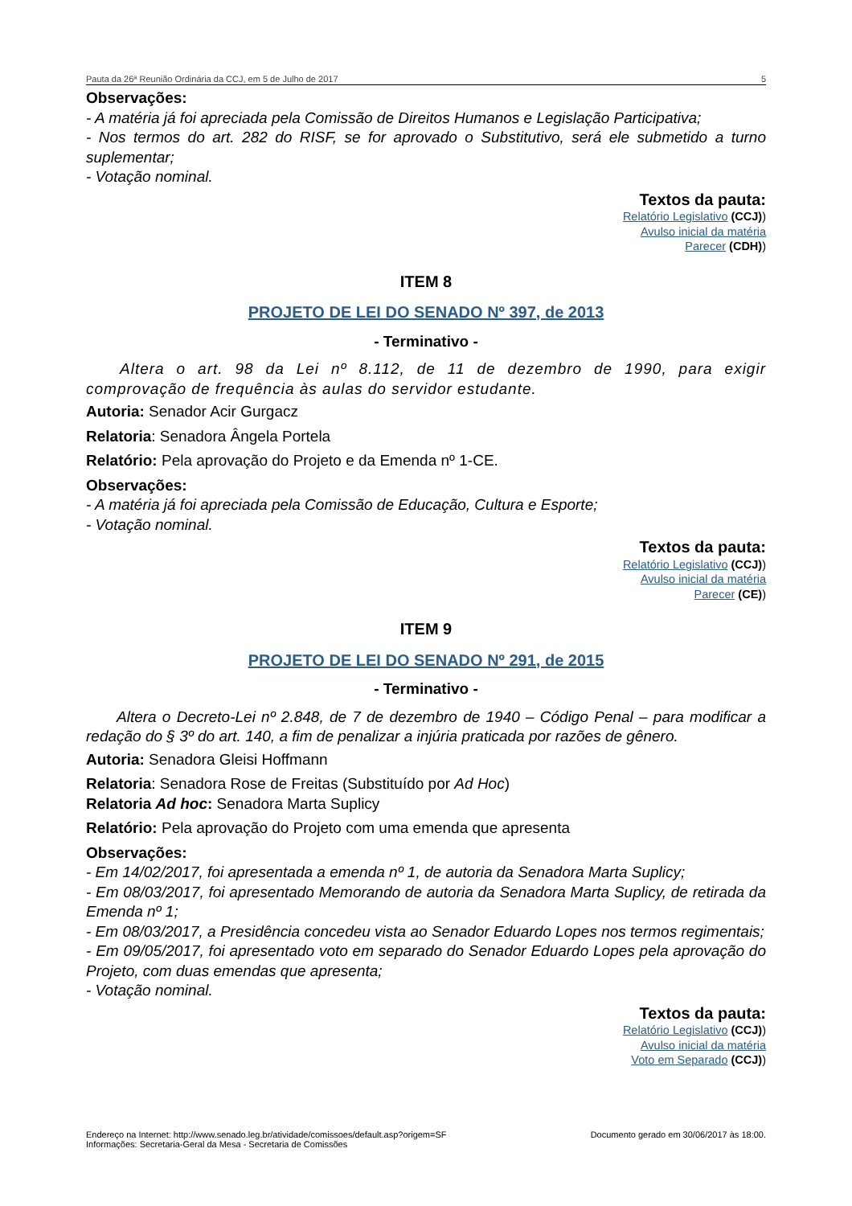Pauta da 26ª Reunião Ordinária da CCJ, em 5 de Julho de 2017 5
Observações:
- A matéria já foi apreciada pela Comissão de Direitos Humanos e Legislação Participativa;
- Nos termos do art. 282 do RISF, se for aprovado o Substitutivo, será ele submetido a turno suplementar;
- Votação nominal.
Textos da pauta:
Relatório Legislativo (CCJ))
Avulso inicial da matéria
Parecer (CDH))
ITEM 8
PROJETO DE LEI DO SENADO Nº 397, de 2013
- Terminativo -
Altera o art. 98 da Lei nº 8.112, de 11 de dezembro de 1990, para exigir comprovação de frequência às aulas do servidor estudante.
Autoria: Senador Acir Gurgacz
Relatoria: Senadora Ângela Portela
Relatório: Pela aprovação do Projeto e da Emenda nº 1-CE.
Observações:
- A matéria já foi apreciada pela Comissão de Educação, Cultura e Esporte;
- Votação nominal.
Textos da pauta:
Relatório Legislativo (CCJ))
Avulso inicial da matéria
Parecer (CE))
ITEM 9
PROJETO DE LEI DO SENADO Nº 291, de 2015
- Terminativo -
Altera o Decreto-Lei nº 2.848, de 7 de dezembro de 1940 – Código Penal – para modificar a redação do § 3º do art. 140, a fim de penalizar a injúria praticada por razões de gênero.
Autoria: Senadora Gleisi Hoffmann
Relatoria: Senadora Rose de Freitas (Substituído por Ad Hoc)
Relatoria Ad hoc: Senadora Marta Suplicy
Relatório: Pela aprovação do Projeto com uma emenda que apresenta
Observações:
- Em 14/02/2017, foi apresentada a emenda nº 1, de autoria da Senadora Marta Suplicy;
- Em 08/03/2017, foi apresentado Memorando de autoria da Senadora Marta Suplicy, de retirada da Emenda nº 1;
- Em 08/03/2017, a Presidência concedeu vista ao Senador Eduardo Lopes nos termos regimentais;
- Em 09/05/2017, foi apresentado voto em separado do Senador Eduardo Lopes pela aprovação do Projeto, com duas emendas que apresenta;
- Votação nominal.
Textos da pauta:
Relatório Legislativo (CCJ))
Avulso inicial da matéria
Voto em Separado (CCJ))
Endereço na Internet: http://www.senado.leg.br/atividade/comissoes/default.asp?origem=SF
Informações: Secretaria-Geral da Mesa - Secretaria de Comissões Documento gerado em 30/06/2017 às 18:00.